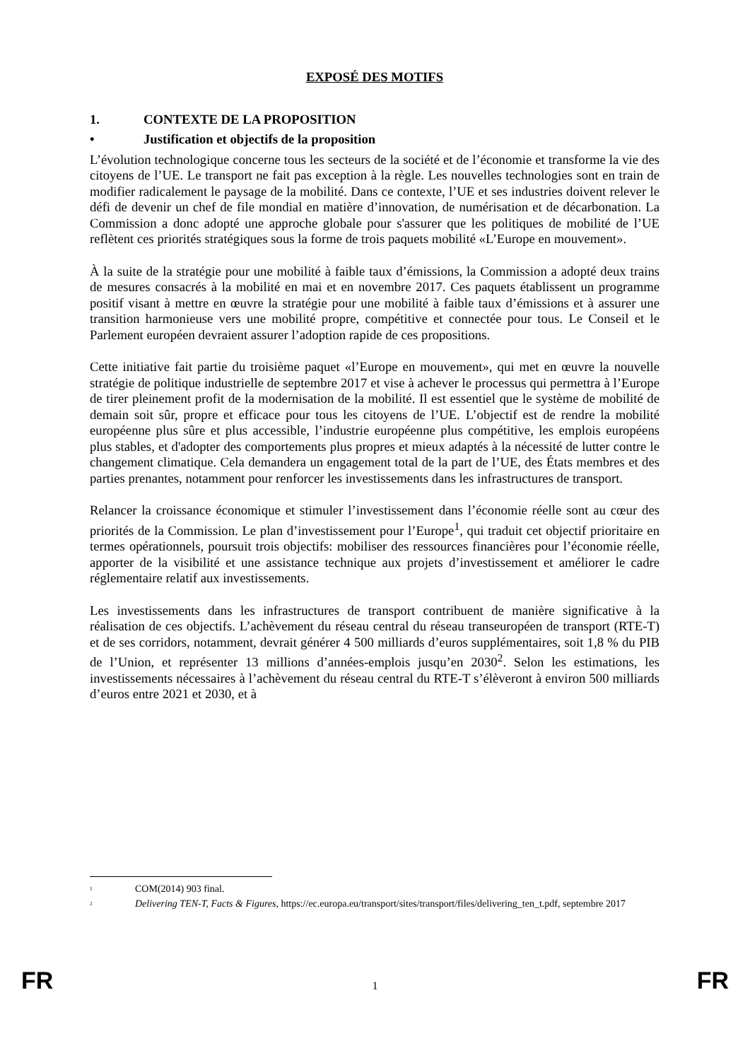EXPOSÉ DES MOTIFS
1. CONTEXTE DE LA PROPOSITION
• Justification et objectifs de la proposition
L’évolution technologique concerne tous les secteurs de la société et de l’économie et transforme la vie des citoyens de l’UE. Le transport ne fait pas exception à la règle. Les nouvelles technologies sont en train de modifier radicalement le paysage de la mobilité. Dans ce contexte, l’UE et ses industries doivent relever le défi de devenir un chef de file mondial en matière d’innovation, de numérisation et de décarbonation. La Commission a donc adopté une approche globale pour s'assurer que les politiques de mobilité de l’UE reflètent ces priorités stratégiques sous la forme de trois paquets mobilité «L’Europe en mouvement».
À la suite de la stratégie pour une mobilité à faible taux d’émissions, la Commission a adopté deux trains de mesures consacrés à la mobilité en mai et en novembre 2017. Ces paquets établissent un programme positif visant à mettre en œuvre la stratégie pour une mobilité à faible taux d’émissions et à assurer une transition harmonieuse vers une mobilité propre, compétitive et connectée pour tous. Le Conseil et le Parlement européen devraient assurer l’adoption rapide de ces propositions.
Cette initiative fait partie du troisième paquet «l’Europe en mouvement», qui met en œuvre la nouvelle stratégie de politique industrielle de septembre 2017 et vise à achever le processus qui permettra à l’Europe de tirer pleinement profit de la modernisation de la mobilité. Il est essentiel que le système de mobilité de demain soit sûr, propre et efficace pour tous les citoyens de l’UE. L’objectif est de rendre la mobilité européenne plus sûre et plus accessible, l’industrie européenne plus compétitive, les emplois européens plus stables, et d'adopter des comportements plus propres et mieux adaptés à la nécessité de lutter contre le changement climatique. Cela demandera un engagement total de la part de l’UE, des États membres et des parties prenantes, notamment pour renforcer les investissements dans les infrastructures de transport.
Relancer la croissance économique et stimuler l’investissement dans l’économie réelle sont au cœur des priorités de la Commission. Le plan d’investissement pour l’Europe<sup>1</sup>, qui traduit cet objectif prioritaire en termes opérationnels, poursuit trois objectifs: mobiliser des ressources financières pour l’économie réelle, apporter de la visibilité et une assistance technique aux projets d’investissement et améliorer le cadre réglementaire relatif aux investissements.
Les investissements dans les infrastructures de transport contribuent de manière significative à la réalisation de ces objectifs. L’achèvement du réseau central du réseau transeuropéen de transport (RTE-T) et de ses corridors, notamment, devrait générer 4 500 milliards d’euros supplémentaires, soit 1,8 % du PIB de l’Union, et représenter 13 millions d’années-emplois jusqu’en 2030<sup>2</sup>. Selon les estimations, les investissements nécessaires à l’achèvement du réseau central du RTE-T s’élèveront à environ 500 milliards d’euros entre 2021 et 2030, et à
<sup>1</sup> COM(2014) 903 final.
<sup>2</sup> Delivering TEN-T, Facts & Figures, https://ec.europa.eu/transport/sites/transport/files/delivering_ten_t.pdf, septembre 2017
FR 1 FR